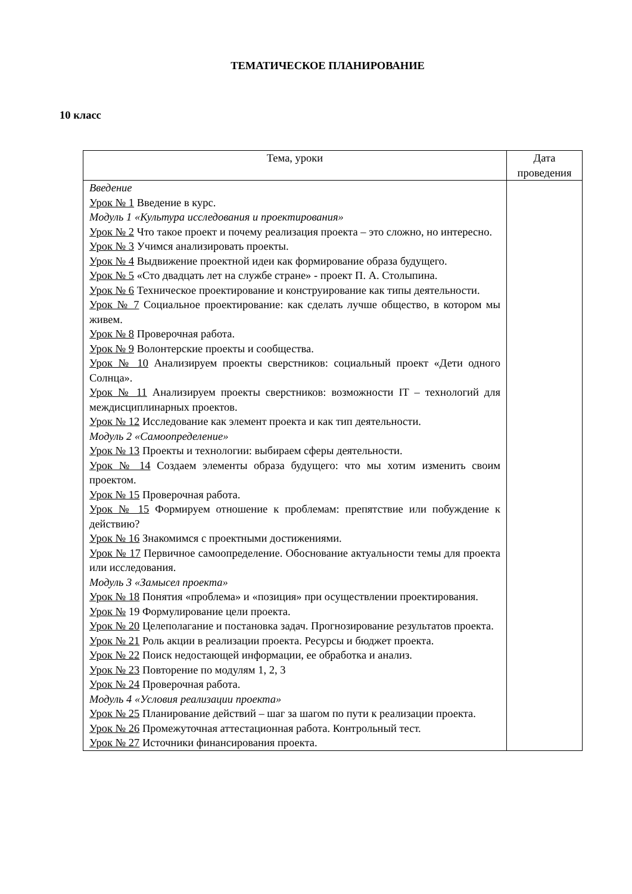ТЕМАТИЧЕСКОЕ ПЛАНИРОВАНИЕ
10 класс
| Тема, уроки | Дата проведения |
| --- | --- |
| Введение Урок № 1 Введение в курс. Модуль 1 «Культура исследования и проектирования» Урок № 2 Что такое проект и почему реализация проекта – это сложно, но интересно. Урок № 3 Учимся анализировать проекты. Урок № 4 Выдвижение проектной идеи как формирование образа будущего. Урок № 5 «Сто двадцать лет на службе стране» - проект П. А. Столыпина. Урок № 6 Техническое проектирование и конструирование как типы деятельности. Урок № 7 Социальное проектирование: как сделать лучше общество, в котором мы живем. Урок № 8 Проверочная работа. Урок № 9 Волонтерские проекты и сообщества. Урок № 10 Анализируем проекты сверстников: социальный проект «Дети одного Солнца». Урок № 11 Анализируем проекты сверстников: возможности IT – технологий для междисциплинарных проектов. Урок № 12 Исследование как элемент проекта и как тип деятельности. Модуль 2 «Самоопределение» Урок № 13 Проекты и технологии: выбираем сферы деятельности. Урок № 14 Создаем элементы образа будущего: что мы хотим изменить своим проектом. Урок № 15 Проверочная работа. Урок № 15 Формируем отношение к проблемам: препятствие или побуждение к действию? Урок № 16 Знакомимся с проектными достижениями. Урок № 17 Первичное самоопределение. Обоснование актуальности темы для проекта или исследования. Модуль 3 «Замысел проекта» Урок № 18 Понятия «проблема» и «позиция» при осуществлении проектирования. Урок № 19 Формулирование цели проекта. Урок № 20 Целеполагание и постановка задач. Прогнозирование результатов проекта. Урок № 21 Роль акции в реализации проекта. Ресурсы и бюджет проекта. Урок № 22 Поиск недостающей информации, ее обработка и анализ. Урок № 23 Повторение по модулям 1, 2, 3 Урок № 24 Проверочная работа. Модуль 4 «Условия реализации проекта» Урок № 25 Планирование действий – шаг за шагом по пути к реализации проекта. Урок № 26 Промежуточная аттестационная работа. Контрольный тест. Урок № 27 Источники финансирования проекта. | |